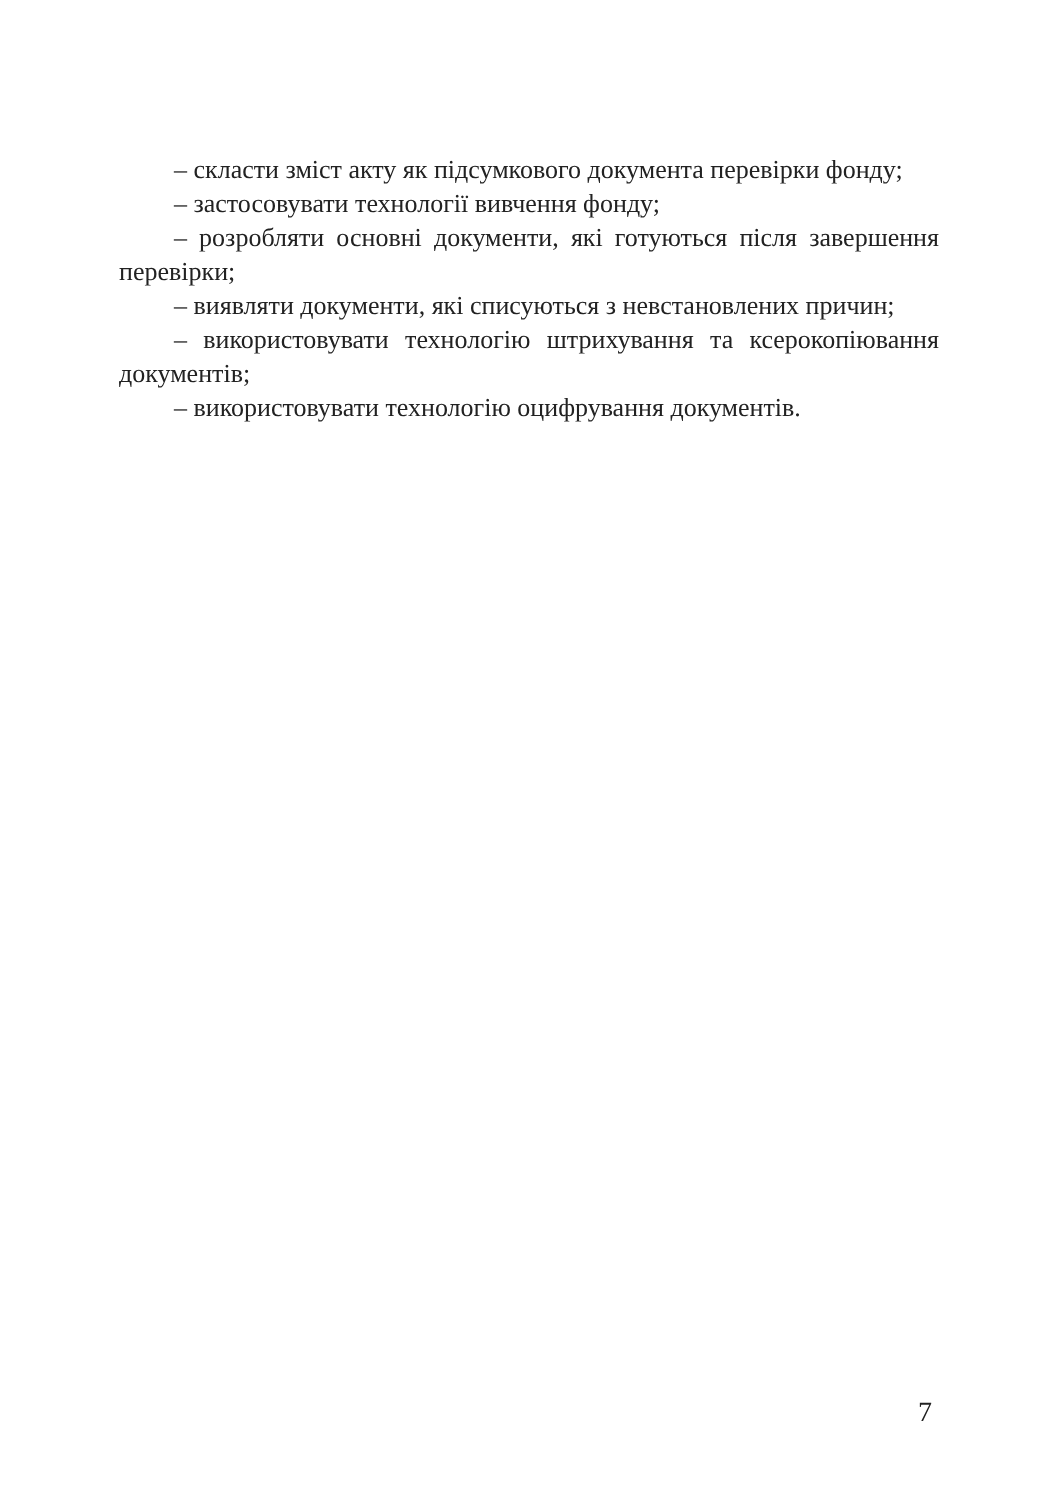– скласти зміст акту як підсумкового документа перевірки фонду;
– застосовувати технології вивчення фонду;
– розробляти основні документи, які готуються після завершення перевірки;
– виявляти документи, які списуються з невстановлених причин;
– використовувати технологію штрихування та ксерокопіювання документів;
– використовувати технологію оцифрування документів.
7